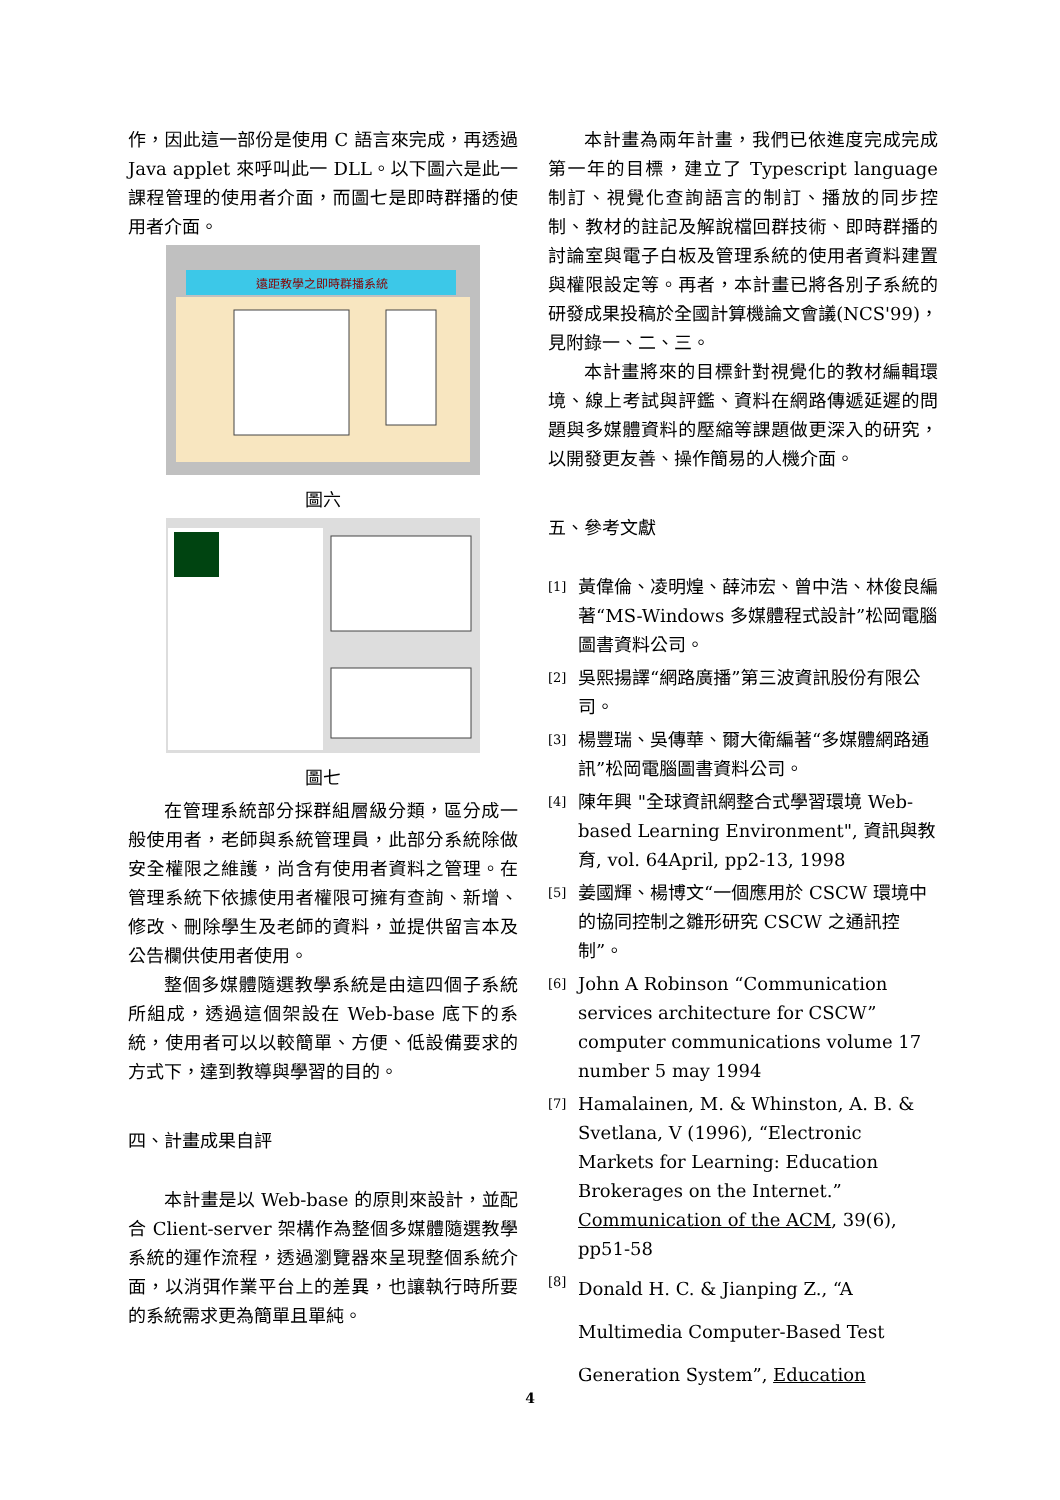作，因此這一部份是使用 C 語言來完成，再透過 Java applet 來呼叫此一 DLL。以下圖六是此一課程管理的使用者介面，而圖七是即時群播的使用者介面。
遠距教學之即時群播系統
圖六
圖七
在管理系統部分採群組層級分類，區分成一般使用者，老師與系統管理員，此部分系統除做安全權限之維護，尚含有使用者資料之管理。在管理系統下依據使用者權限可擁有查詢、新增、修改、刪除學生及老師的資料，並提供留言本及公告欄供使用者使用。
整個多媒體隨選教學系統是由這四個子系統所組成，透過這個架設在 Web-base 底下的系統，使用者可以以較簡單、方便、低設備要求的方式下，達到教導與學習的目的。
四、計畫成果自評
本計畫是以 Web-base 的原則來設計，並配合 Client-server 架構作為整個多媒體隨選教學系統的運作流程，透過瀏覽器來呈現整個系統介面，以消弭作業平台上的差異，也讓執行時所要的系統需求更為簡單且單純。
本計畫為兩年計畫，我們已依進度完成完成第一年的目標，建立了 Typescript language 制訂、視覺化查詢語言的制訂、播放的同步控制、教材的註記及解說檔回群技術、即時群播的討論室與電子白板及管理系統的使用者資料建置與權限設定等。再者，本計畫已將各別子系統的研發成果投稿於全國計算機論文會議(NCS'99)，見附錄一、二、三。
本計畫將來的目標針對視覺化的教材編輯環境、線上考試與評鑑、資料在網路傳遞延遲的問題與多媒體資料的壓縮等課題做更深入的研究，以開發更友善、操作簡易的人機介面。
五、參考文獻
[1] 黃偉倫、凌明煌、薛沛宏、曾中浩、林俊良編著“MS-Windows 多媒體程式設計”松岡電腦圖書資料公司。
[2] 吳熙揚譯“網路廣播”第三波資訊股份有限公司。
[3] 楊豐瑞、吳傳華、爾大衛編著“多媒體網路通訊”松岡電腦圖書資料公司。
[4] 陳年興 "全球資訊網整合式學習環境 Web-based Learning Environment", 資訊與教育, vol. 64April, pp2-13, 1998
[5] 姜國輝、楊博文“一個應用於 CSCW 環境中的協同控制之雛形研究 CSCW 之通訊控制”。
[6] John A Robinson “Communication services architecture for CSCW” computer communications volume 17 number 5 may 1994
[7] Hamalainen, M. & Whinston, A. B. & Svetlana, V (1996), “Electronic Markets for Learning: Education Brokerages on the Internet.” Communication of the ACM, 39(6), pp51-58
[8] Donald H. C. & Jianping Z., “A Multimedia Computer-Based Test Generation System”, Education
4